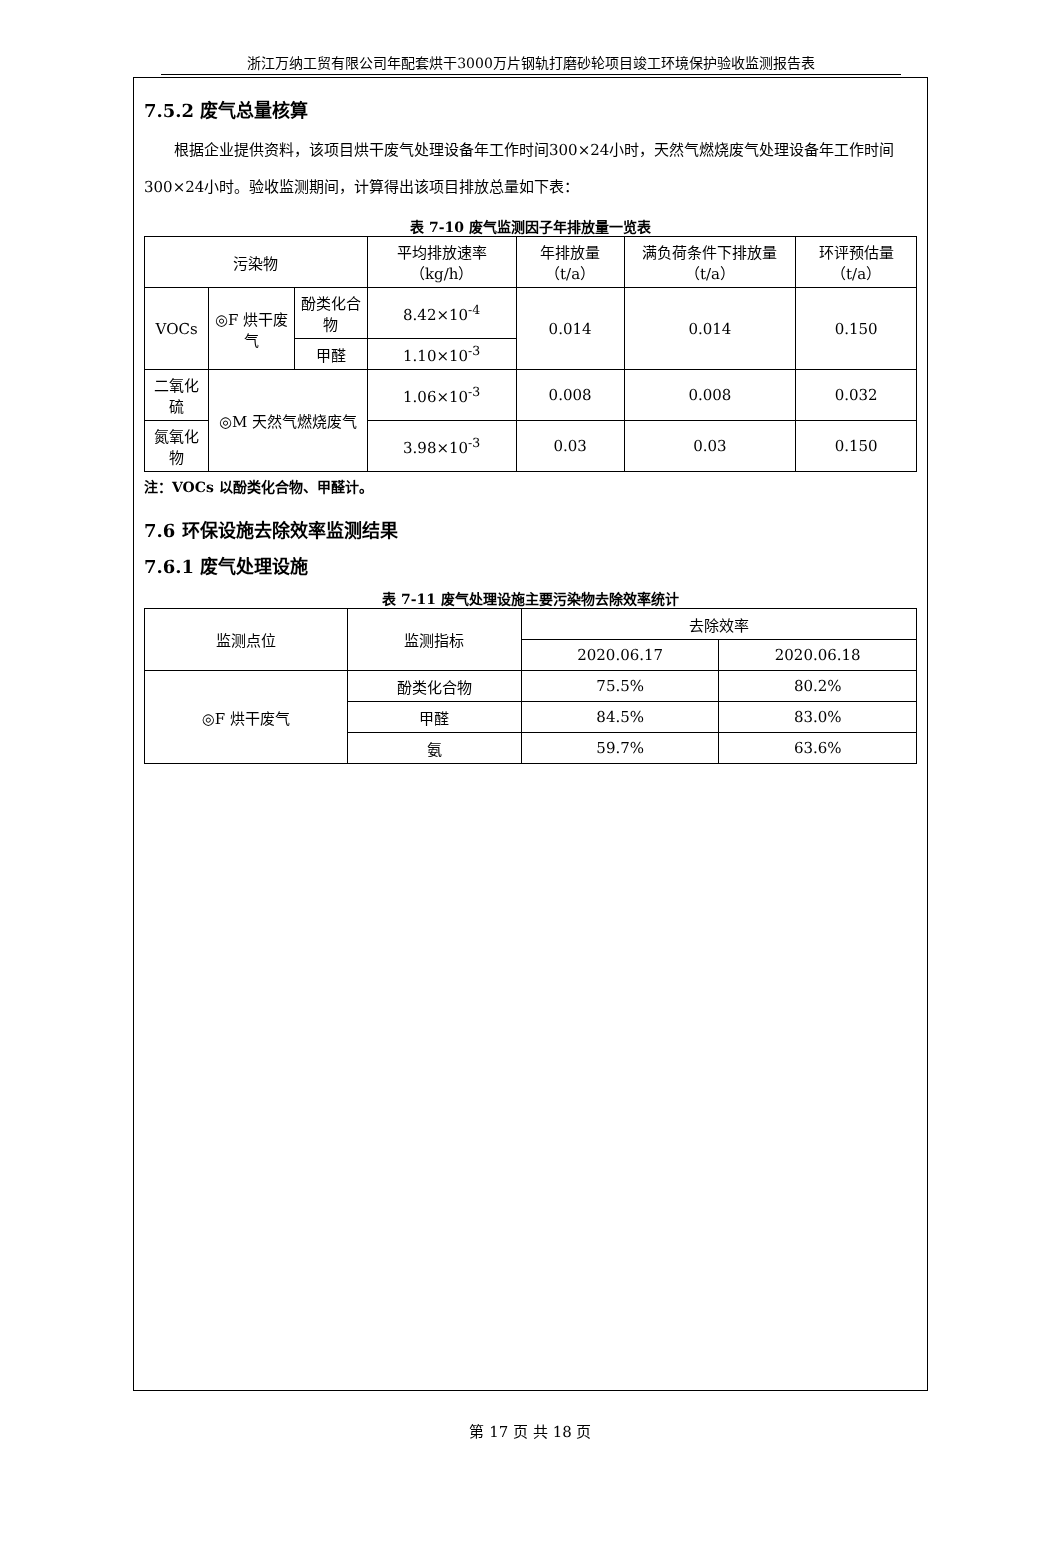浙江万纳工贸有限公司年配套烘干3000万片钢轨打磨砂轮项目竣工环境保护验收监测报告表
7.5.2 废气总量核算
根据企业提供资料，该项目烘干废气处理设备年工作时间300×24小时，天然气燃烧废气处理设备年工作时间300×24小时。验收监测期间，计算得出该项目排放总量如下表：
表 7-10 废气监测因子年排放量一览表
| 污染物 | | | 平均排放速率（kg/h） | 年排放量（t/a） | 满负荷条件下排放量（t/a） | 环评预估量（t/a） |
| --- | --- | --- | --- | --- | --- | --- |
| VOCs | ◎F 烘干废气 | 酚类化合物 | 8.42×10<sup>-4</sup> | 0.014 | 0.014 | 0.150 |
| | | 甲醛 | 1.10×10<sup>-3</sup> | | | |
| 二氧化硫 | ◎M 天然气燃烧废气 | | 1.06×10<sup>-3</sup> | 0.008 | 0.008 | 0.032 |
| 氮氧化物 | | | 3.98×10<sup>-3</sup> | 0.03 | 0.03 | 0.150 |
注：VOCs 以酚类化合物、甲醛计。
7.6 环保设施去除效率监测结果
7.6.1 废气处理设施
表 7-11 废气处理设施主要污染物去除效率统计
| 监测点位 | 监测指标 | 去除效率 | |
| --- | --- | --- | --- |
| | | 2020.06.17 | 2020.06.18 |
| ◎F 烘干废气 | 酚类化合物 | 75.5% | 80.2% |
| | 甲醛 | 84.5% | 83.0% |
| | 氨 | 59.7% | 63.6% |
第 17 页 共 18 页